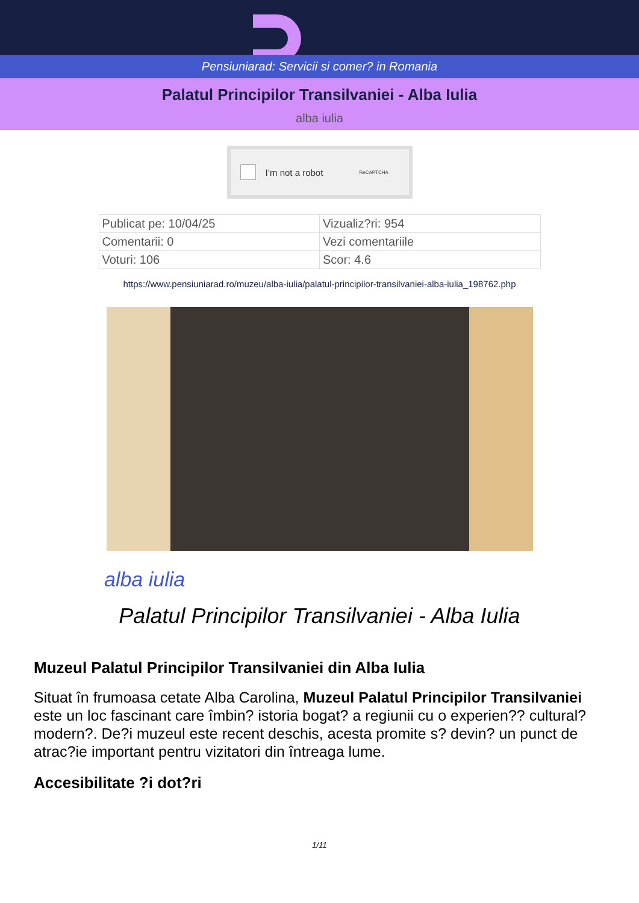Pensiuniarad: Servicii si comer? in Romania
Palatul Principilor Transilvaniei - Alba Iulia
alba iulia
I’m not a robot ReCAPTCHA
| Publicat pe: 10/04/25 | Vizualiz?ri: 954 |
| Comentarii: 0 | Vezi comentariile |
| Voturi: 106 | Scor: 4.6 |
https://www.pensiuniarad.ro/muzeu/alba-iulia/palatul-principilor-transilvaniei-alba-iulia_198762.php
alba iulia
Palatul Principilor Transilvaniei - Alba Iulia
Muzeul Palatul Principilor Transilvaniei din Alba Iulia
Situat în frumoasa cetate Alba Carolina, Muzeul Palatul Principilor Transilvaniei este un loc fascinant care îmbin? istoria bogat? a regiunii cu o experien?? cultural? modern?. De?i muzeul este recent deschis, acesta promite s? devin? un punct de atrac?ie important pentru vizitatori din întreaga lume.
Accesibilitate ?i dot?ri
1/11